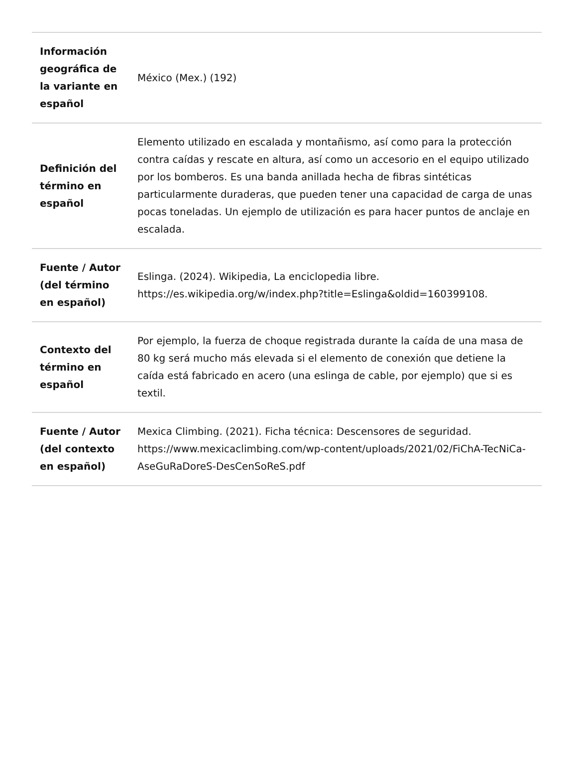| Información geográfica de la variante en español | México (Mex.) (192) |
| Definición del término en español | Elemento utilizado en escalada y montañismo, así como para la protección contra caídas y rescate en altura, así como un accesorio en el equipo utilizado por los bomberos. Es una banda anillada hecha de fibras sintéticas particularmente duraderas, que pueden tener una capacidad de carga de unas pocas toneladas. Un ejemplo de utilización es para hacer puntos de anclaje en escalada. |
| Fuente / Autor (del término en español) | Eslinga. (2024). Wikipedia, La enciclopedia libre. https://es.wikipedia.org/w/index.php?title=Eslinga&oldid=160399108. |
| Contexto del término en español | Por ejemplo, la fuerza de choque registrada durante la caída de una masa de 80 kg será mucho más elevada si el elemento de conexión que detiene la caída está fabricado en acero (una eslinga de cable, por ejemplo) que si es textil. |
| Fuente / Autor (del contexto en español) | Mexica Climbing. (2021). Ficha técnica: Descensores de seguridad. https://www.mexicaclimbing.com/wp-content/uploads/2021/02/FiChA-TecNiCa-AseGuRaDoreS-DesCenSoReS.pdf |